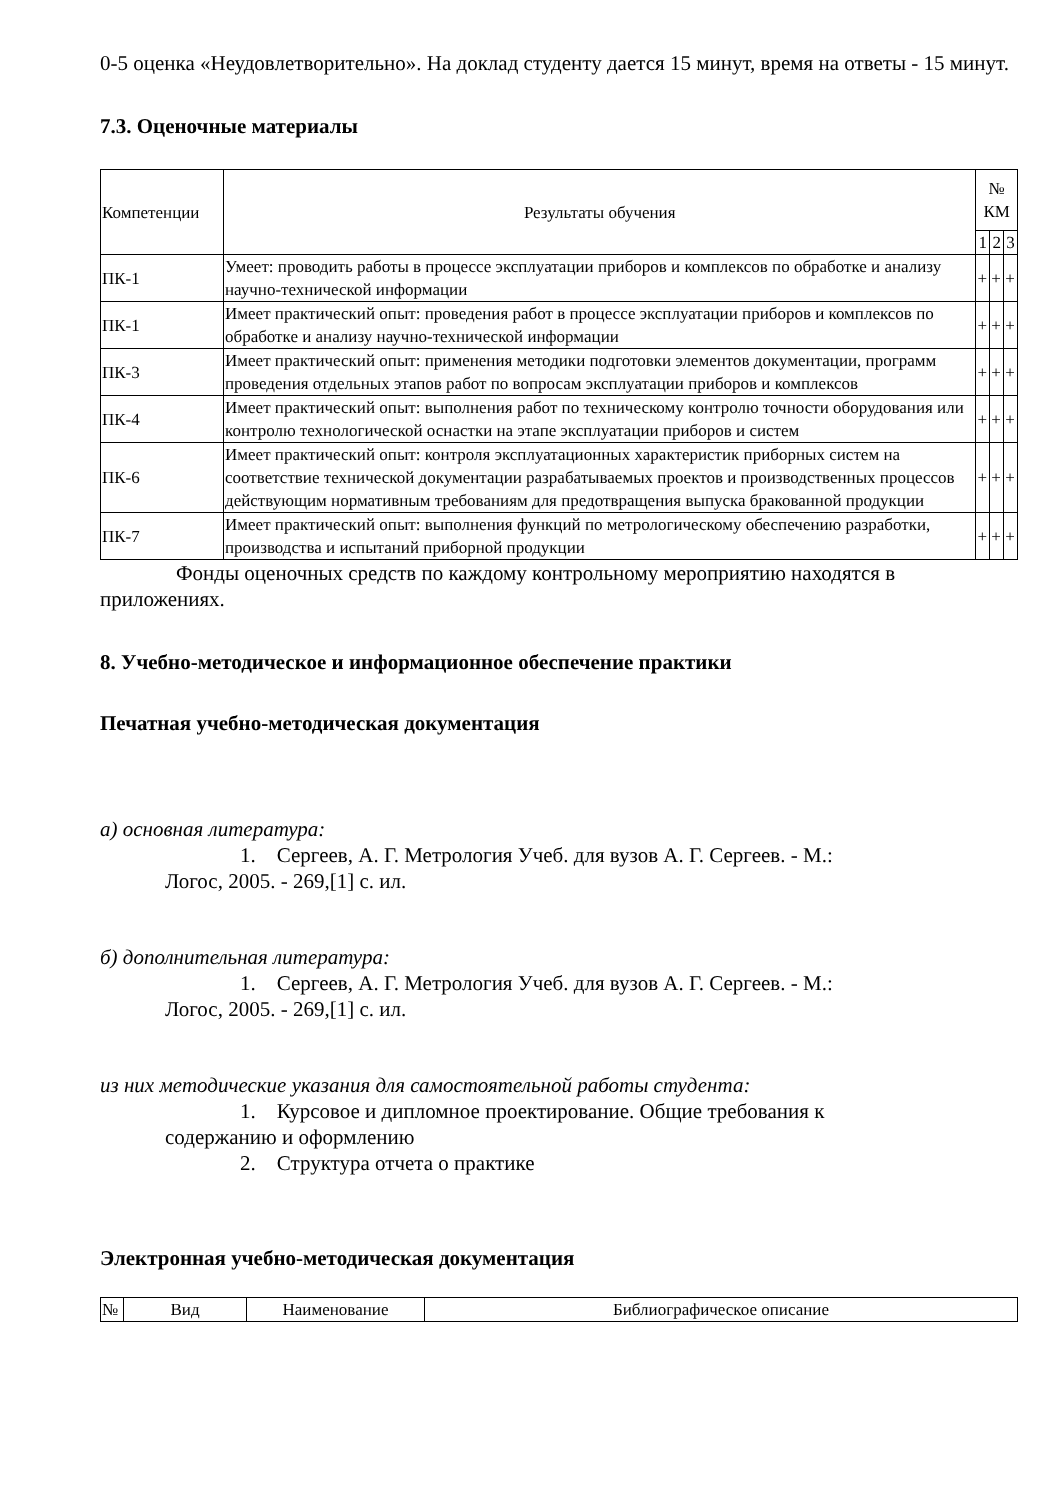0-5 оценка «Неудовлетворительно». На доклад студенту дается 15 минут, время на ответы - 15 минут.
7.3. Оценочные материалы
| Компетенции | Результаты обучения | № КМ | | |
| --- | --- | --- | --- | --- |
| | | 1 | 2 | 3 |
| ПК-1 | Умеет: проводить работы в процессе эксплуатации приборов и комплексов по обработке и анализу научно-технической информации | + | + | + |
| ПК-1 | Имеет практический опыт: проведения работ в процессе эксплуатации приборов и комплексов по обработке и анализу научно-технической информации | + | + | + |
| ПК-3 | Имеет практический опыт: применения методики подготовки элементов документации, программ проведения отдельных этапов работ по вопросам эксплуатации приборов и комплексов | + | + | + |
| ПК-4 | Имеет практический опыт: выполнения работ по техническому контролю точности оборудования или контролю технологической оснастки на этапе эксплуатации приборов и систем | + | + | + |
| ПК-6 | Имеет практический опыт: контроля эксплуатационных характеристик приборных систем на соответствие технической документации разрабатываемых проектов и производственных процессов действующим нормативным требованиям для предотвращения выпуска бракованной продукции | + | + | + |
| ПК-7 | Имеет практический опыт: выполнения функций по метрологическому обеспечению разработки, производства и испытаний приборной продукции | + | + | + |
Фонды оценочных средств по каждому контрольному мероприятию находятся в приложениях.
8. Учебно-методическое и информационное обеспечение практики
Печатная учебно-методическая документация
а) основная литература:
1. Сергеев, А. Г. Метрология Учеб. для вузов А. Г. Сергеев. - М.:
Логос, 2005. - 269,[1] с. ил.
б) дополнительная литература:
1. Сергеев, А. Г. Метрология Учеб. для вузов А. Г. Сергеев. - М.:
Логос, 2005. - 269,[1] с. ил.
из них методические указания для самостоятельной работы студента:
1. Курсовое и дипломное проектирование. Общие требования к
содержанию и оформлению
2. Структура отчета о практике
Электронная учебно-методическая документация
| № | Вид | Наименование | Библиографическое описание |